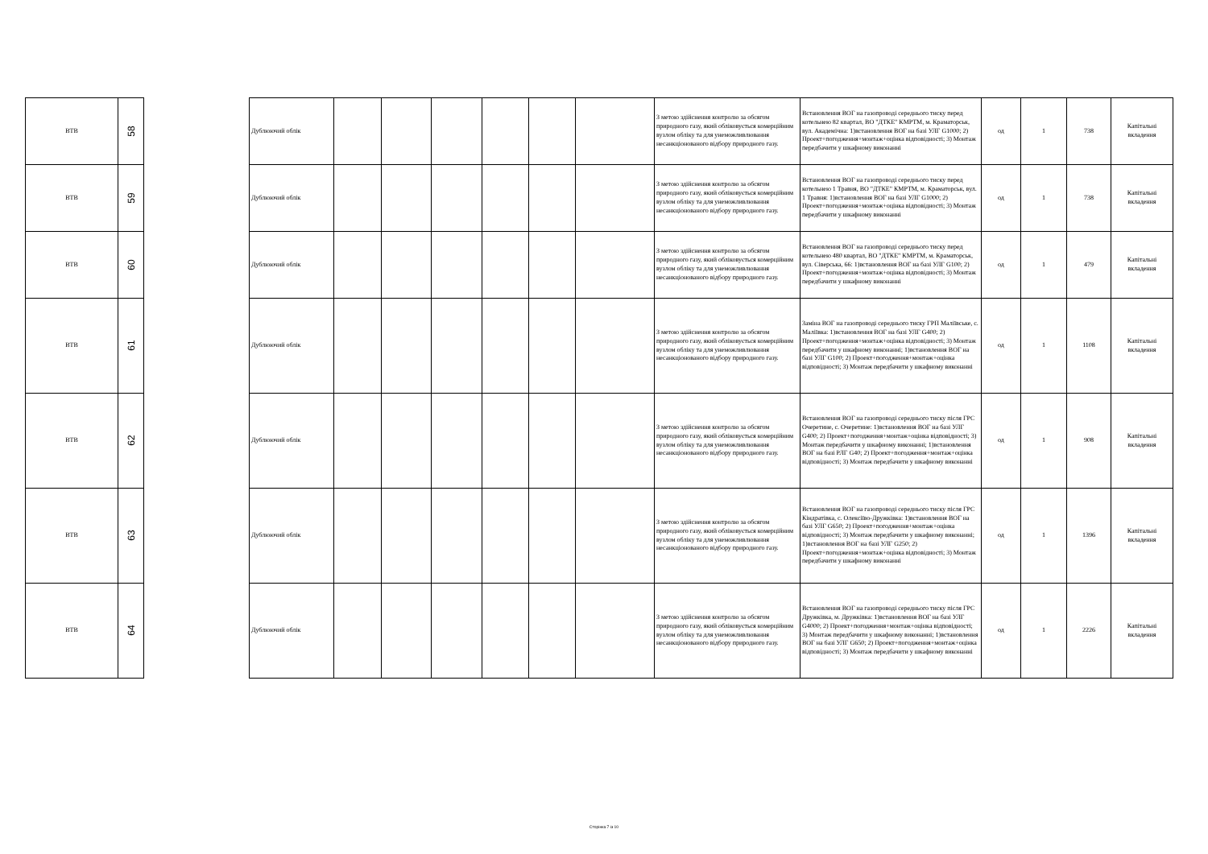| ВТВ | 58 |
| ВТВ | 59 |
| ВТВ | 60 |
| ВТВ | 61 |
| ВТВ | 62 |
| ВТВ | 63 |
| ВТВ | 64 |
| Дублюючий облік | | | | | | | З метою здійснення контролю за обсягом природного газу, який обліковується комерційним вузлом обліку та для унеможливлювання несанкціонованого відбору природного газу. | Встановлення ВОГ на газопроводі середнього тиску перед котельнею 82 квартал, ВО "ДТКЕ" КМРТМ, м. Краматорськ, вул. Академічна: 1)встановлення ВОГ на базі УЛГ G1000; 2) Проект+погодження+монтаж+оцінка відповідності; 3) Монтаж передбачити у шкафному виконанні | од | 1 | 738 | Капітальні вкладення |
| Дублюючий облік | | | | | | | З метою здійснення контролю за обсягом природного газу, який обліковується комерційним вузлом обліку та для унеможливлювання несанкціонованого відбору природного газу. | Встановлення ВОГ на газопроводі середнього тиску перед котельнею 1 Травня, ВО "ДТКЕ" КМРТМ, м. Краматорськ, вул. 1 Травня: 1)встановлення ВОГ на базі УЛГ G1000; 2) Проект+погодження+монтаж+оцінка відповідності; 3) Монтаж передбачити у шкафному виконанні | од | 1 | 738 | Капітальні вкладення |
| Дублюючий облік | | | | | | | З метою здійснення контролю за обсягом природного газу, який обліковується комерційним вузлом обліку та для унеможливлювання несанкціонованого відбору природного газу. | Встановлення ВОГ на газопроводі середнього тиску перед котельнею 480 квартал, ВО "ДТКЕ" КМРТМ, м. Краматорськ, вул. Сіверська, 66: 1)встановлення ВОГ на базі УЛГ G100; 2) Проект+погодження+монтаж+оцінка відповідності; 3) Монтаж передбачити у шкафному виконанні | од | 1 | 479 | Капітальні вкладення |
| Дублюючий облік | | | | | | | З метою здійснення контролю за обсягом природного газу, який обліковується комерційним вузлом обліку та для унеможливлювання несанкціонованого відбору природного газу. | Заміна ВОГ на газопроводі середнього тиску ГРП Маліївське, с. Маліївка: 1)встановлення ВОГ на базі УЛГ G400; 2) Проект+погодження+монтаж+оцінка відповідності; 3) Монтаж передбачити у шкафному виконанні; 1)встановлення ВОГ на базі УЛГ G100; 2) Проект+погодження+монтаж+оцінка відповідності; 3) Монтаж передбачити у шкафному виконанні | од | 1 | 1108 | Капітальні вкладення |
| Дублюючий облік | | | | | | | З метою здійснення контролю за обсягом природного газу, який обліковується комерційним вузлом обліку та для унеможливлювання несанкціонованого відбору природного газу. | Встановлення ВОГ на газопроводі середнього тиску після ГРС Очеретине, с. Очеретине: 1)встановлення ВОГ на базі УЛГ G400; 2) Проект+погодження+монтаж+оцінка відповідності; 3) Монтаж передбачити у шкафному виконанні; 1)встановлення ВОГ на базі РЛГ G40; 2) Проект+погодження+монтаж+оцінка відповідності; 3) Монтаж передбачити у шкафному виконанні | од | 1 | 908 | Капітальні вкладення |
| Дублюючий облік | | | | | | | З метою здійснення контролю за обсягом природного газу, який обліковується комерційним вузлом обліку та для унеможливлювання несанкціонованого відбору природного газу. | Встановлення ВОГ на газопроводі середнього тиску після ГРС Кіндратівка, с. Олексіїво-Дружківка: 1)встановлення ВОГ на базі УЛГ G650; 2) Проект+погодження+монтаж+оцінка відповідності; 3) Монтаж передбачити у шкафному виконанні; 1)встановлення ВОГ на базі УЛГ G250; 2) Проект+погодження+монтаж+оцінка відповідності; 3) Монтаж передбачити у шкафному виконанні | од | 1 | 1396 | Капітальні вкладення |
| Дублюючий облік | | | | | | | З метою здійснення контролю за обсягом природного газу, який обліковується комерційним вузлом обліку та для унеможливлювання несанкціонованого відбору природного газу. | Встановлення ВОГ на газопроводі середнього тиску після ГРС Дружківка, м. Дружківка: 1)встановлення ВОГ на базі УЛГ G4000; 2) Проект+погодження+монтаж+оцінка відповідності; 3) Монтаж передбачити у шкафному виконанні; 1)встановлення ВОГ на базі УЛГ G650; 2) Проект+погодження+монтаж+оцінка відповідності; 3) Монтаж передбачити у шкафному виконанні | од | 1 | 2226 | Капітальні вкладення |
Сторінка 7 із 10